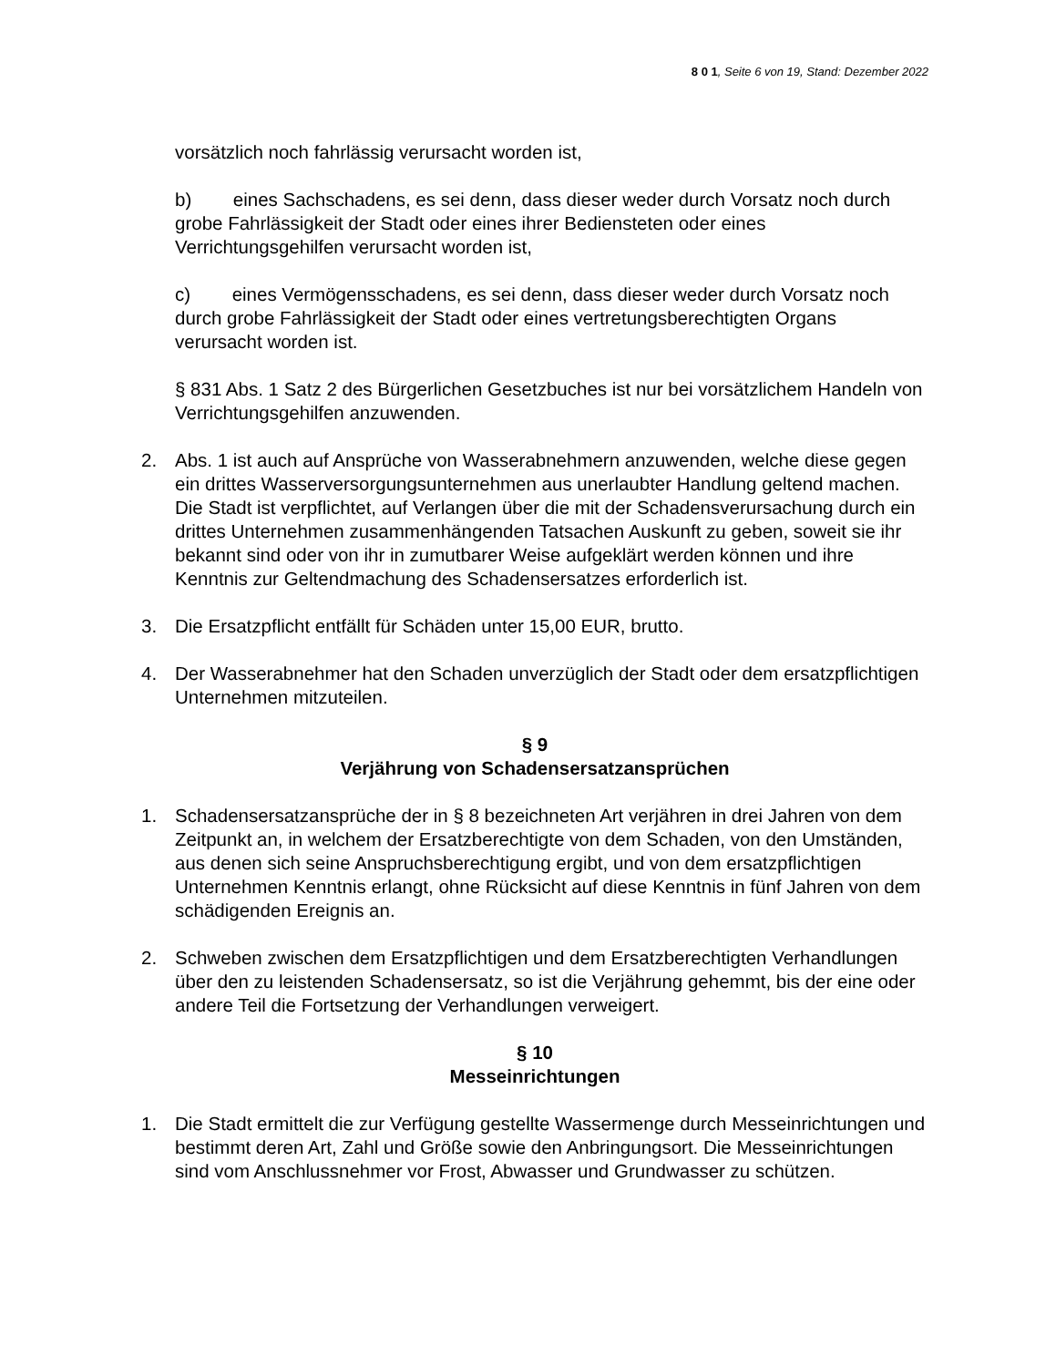8 0 1, Seite 6 von 19, Stand: Dezember 2022
vorsätzlich noch fahrlässig verursacht worden ist,
b) eines Sachschadens, es sei denn, dass dieser weder durch Vorsatz noch durch grobe Fahrlässigkeit der Stadt oder eines ihrer Bediensteten oder eines Verrichtungsgehilfen verursacht worden ist,
c) eines Vermögensschadens, es sei denn, dass dieser weder durch Vorsatz noch durch grobe Fahrlässigkeit der Stadt oder eines vertretungsberechtigten Organs verursacht worden ist.
§ 831 Abs. 1 Satz 2 des Bürgerlichen Gesetzbuches ist nur bei vorsätzlichem Handeln von Verrichtungsgehilfen anzuwenden.
2. Abs. 1 ist auch auf Ansprüche von Wasserabnehmern anzuwenden, welche diese gegen ein drittes Wasserversorgungsunternehmen aus unerlaubter Handlung geltend machen. Die Stadt ist verpflichtet, auf Verlangen über die mit der Schadensverursachung durch ein drittes Unternehmen zusammenhängenden Tatsachen Auskunft zu geben, soweit sie ihr bekannt sind oder von ihr in zumutbarer Weise aufgeklärt werden können und ihre Kenntnis zur Geltendmachung des Schadensersatzes erforderlich ist.
3. Die Ersatzpflicht entfällt für Schäden unter 15,00 EUR, brutto.
4. Der Wasserabnehmer hat den Schaden unverzüglich der Stadt oder dem ersatzpflichtigen Unternehmen mitzuteilen.
§ 9
Verjährung von Schadensersatzansprüchen
1. Schadensersatzansprüche der in § 8 bezeichneten Art verjähren in drei Jahren von dem Zeitpunkt an, in welchem der Ersatzberechtigte von dem Schaden, von den Umständen, aus denen sich seine Anspruchsberechtigung ergibt, und von dem ersatzpflichtigen Unternehmen Kenntnis erlangt, ohne Rücksicht auf diese Kenntnis in fünf Jahren von dem schädigenden Ereignis an.
2. Schweben zwischen dem Ersatzpflichtigen und dem Ersatzberechtigten Verhandlungen über den zu leistenden Schadensersatz, so ist die Verjährung gehemmt, bis der eine oder andere Teil die Fortsetzung der Verhandlungen verweigert.
§ 10
Messeinrichtungen
1. Die Stadt ermittelt die zur Verfügung gestellte Wassermenge durch Messeinrichtungen und bestimmt deren Art, Zahl und Größe sowie den Anbringungsort. Die Messeinrichtungen sind vom Anschlussnehmer vor Frost, Abwasser und Grundwasser zu schützen.